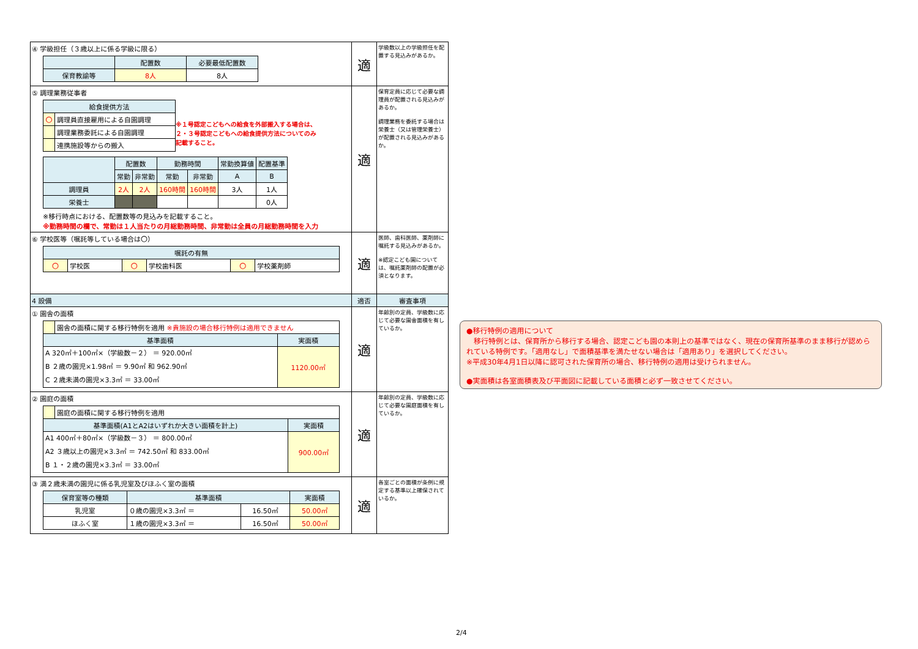| ④ 学級担任（３歳以上に係る学級に限る） / / 配置数 / 必要最低配置数 / / --- / --- / --- / / 保育教諭等 / 8人 / 8人 / | 適 | 学級数以上の学級担任を配置する見込みがあるか。 |
| ⑤ 調理業務従事者 / 給食提供方法 / / / --- / --- / / 〇 / 調理員直接雇用による自園調理 / / / 調理業務委託による自園調理 / / / 連携施設等からの搬入 / ※１号認定こどもへの給食を外部搬入する場合は、 ２・３号認定こどもへの給食提供方法についてのみ 記載すること。 / / 配置数 / / 勤務時間 / / 常勤換算値 / 配置基準 / / --- / --- / --- / --- / --- / --- / --- / / / 常勤 / 非常勤 / 常勤 / 非常勤 / A / B / / 調理員 / 2人 / 2人 / 160時間 / 160時間 / 3人 / 1人 / / 栄養士 / / / / / / 0人 / ※移行時点における、配置数等の見込みを記載すること。 ※勤務時間の欄で、常勤は１人当たりの月総勤務時間、非常勤は全員の月総勤務時間を入力 | 適 | 保育定員に応じて必要な調理員が配置される見込みがあるか。 調理業務を委託する場合は栄養士（又は管理栄養士）が配置される見込みがあるか。 |
| ⑥ 学校医等（嘱託等している場合は〇） / 嘱託の有無 / / / / / / / --- / --- / --- / --- / --- / --- / / 〇 / 学校医 / 〇 / 学校歯科医 / 〇 / 学校薬剤師 / | 適 | 医師、歯科医師、薬剤師に嘱託する見込みがあるか。 ※認定こども園については、嘱託薬剤師の配置が必須となります。 |
| 4 設備 | 適否 | 審査事項 |
| ① 園舎の面積 / / 園舎の面積に関する移行特例を適用 ※貴施設の場合移行特例は適用できません / / / 基準面積 / / 実面積 / / A 320㎡＋100㎡×（学級数－２） ＝ 920.00㎡ B ２歳の園児×1.98㎡ ＝ 9.90㎡ 和 962.90㎡ C ２歳未満の園児×3.3㎡ ＝ 33.00㎡ / / 1120.00㎡ / | 適 | 年齢別の定員、学級数に応じて必要な園舎面積を有しているか。 |
| ② 園庭の面積 / / 園庭の面積に関する移行特例を適用 / / / 基準面積(A1とA2はいずれか大きい面積を計上) / / 実面積 / / A1 400㎡＋80㎡×（学級数－３） ＝ 800.00㎡ A2 ３歳以上の園児×3.3㎡ ＝ 742.50㎡ 和 833.00㎡ B １・２歳の園児×3.3㎡ ＝ 33.00㎡ / / 900.00㎡ / | 適 | 年齢別の定員、学級数に応じて必要な園庭面積を有しているか。 |
| ③ 満２歳未満の園児に係る乳児室及びほふく室の面積 / 保育室等の種類 / 基準面積 / / 実面積 / / --- / --- / --- / --- / / 乳児室 / ０歳の園児×3.3㎡ ＝ / 16.50㎡ / 50.00㎡ / / ほふく室 / １歳の園児×3.3㎡ ＝ / 16.50㎡ / 50.00㎡ / | 適 | 各室ごとの面積が条例に規定する基準以上確保されているか。 |
●移行特例の適用について
　移行特例とは、保育所から移行する場合、認定こども園の本則上の基準ではなく、現在の保育所基準のまま移行が認められている特例です。「適用なし」で面積基準を満たせない場合は「適用あり」を選択してください。
※平成30年4月1日以降に認可された保育所の場合、移行特例の適用は受けられません。
●実面積は各室面積表及び平面図に記載している面積と必ず一致させてください。
2/4